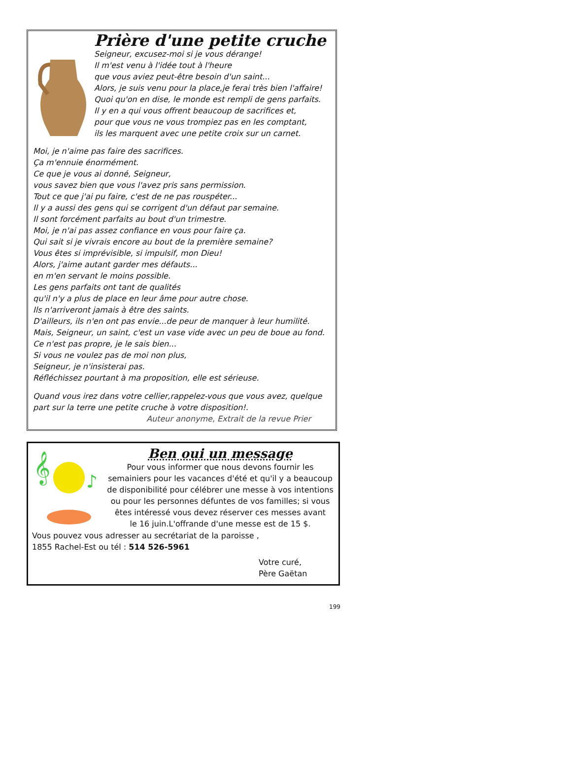Prière d'une petite cruche
Seigneur, excusez-moi si je vous dérange!
Il m'est venu à l'idée tout à l'heure
que vous aviez peut-être besoin d'un saint...
Alors, je suis venu pour la place,je ferai très bien l'affaire!
Quoi qu'on en dise, le monde est rempli de gens parfaits.
Il y en a qui vous offrent beaucoup de sacrifices et,
pour que vous ne vous trompiez pas en les comptant,
ils les marquent avec une petite croix sur un carnet.
Moi, je n'aime pas faire des sacrifices.
Ça m'ennuie énormément.
Ce que je vous ai donné, Seigneur,
vous savez bien que vous l'avez pris sans permission.
Tout ce que j'ai pu faire, c'est de ne pas rouspéter...
Il y a aussi des gens qui se corrigent d'un défaut par semaine.
Il sont forcément parfaits au bout d'un trimestre.
Moi, je n'ai pas assez confiance en vous pour faire ça.
Qui sait si je vivrais encore au bout de la première semaine?
Vous êtes si imprévisible, si impulsif, mon Dieu!
Alors, j'aime autant garder mes défauts...
en m'en servant le moins possible.
Les gens parfaits ont tant de qualités
qu'il n'y a plus de place en leur âme pour autre chose.
Ils n'arriveront jamais à être des saints.
D'ailleurs, ils n'en ont pas envie...de peur de manquer à leur humilité.
Mais, Seigneur, un saint, c'est un vase vide avec un peu de boue au fond.
Ce n'est pas propre, je le sais bien...
Si vous ne voulez pas de moi non plus,
Seigneur, je n'insisterai pas.
Réfléchissez pourtant à ma proposition, elle est sérieuse.
Quand vous irez dans votre cellier,rappelez-vous que vous avez, quelque part sur la terre une petite cruche à votre disposition!.
Auteur anonyme, Extrait de la revue Prier
𝄞
♪
Ben oui un message
Pour vous informer que nous devons fournir les semainiers pour les vacances d'été et qu'il y a beaucoup de disponibilité pour célébrer une messe à vos intentions
ou pour les personnes défuntes de vos familles; si vous êtes intéressé vous devez réserver ces messes avant
le 16 juin.L'offrande d'une messe est de 15 $.
Vous pouvez vous adresser au secrétariat de la paroisse ,
1855 Rachel-Est ou tél : 514 526-5961
Votre curé,
Père Gaëtan
199